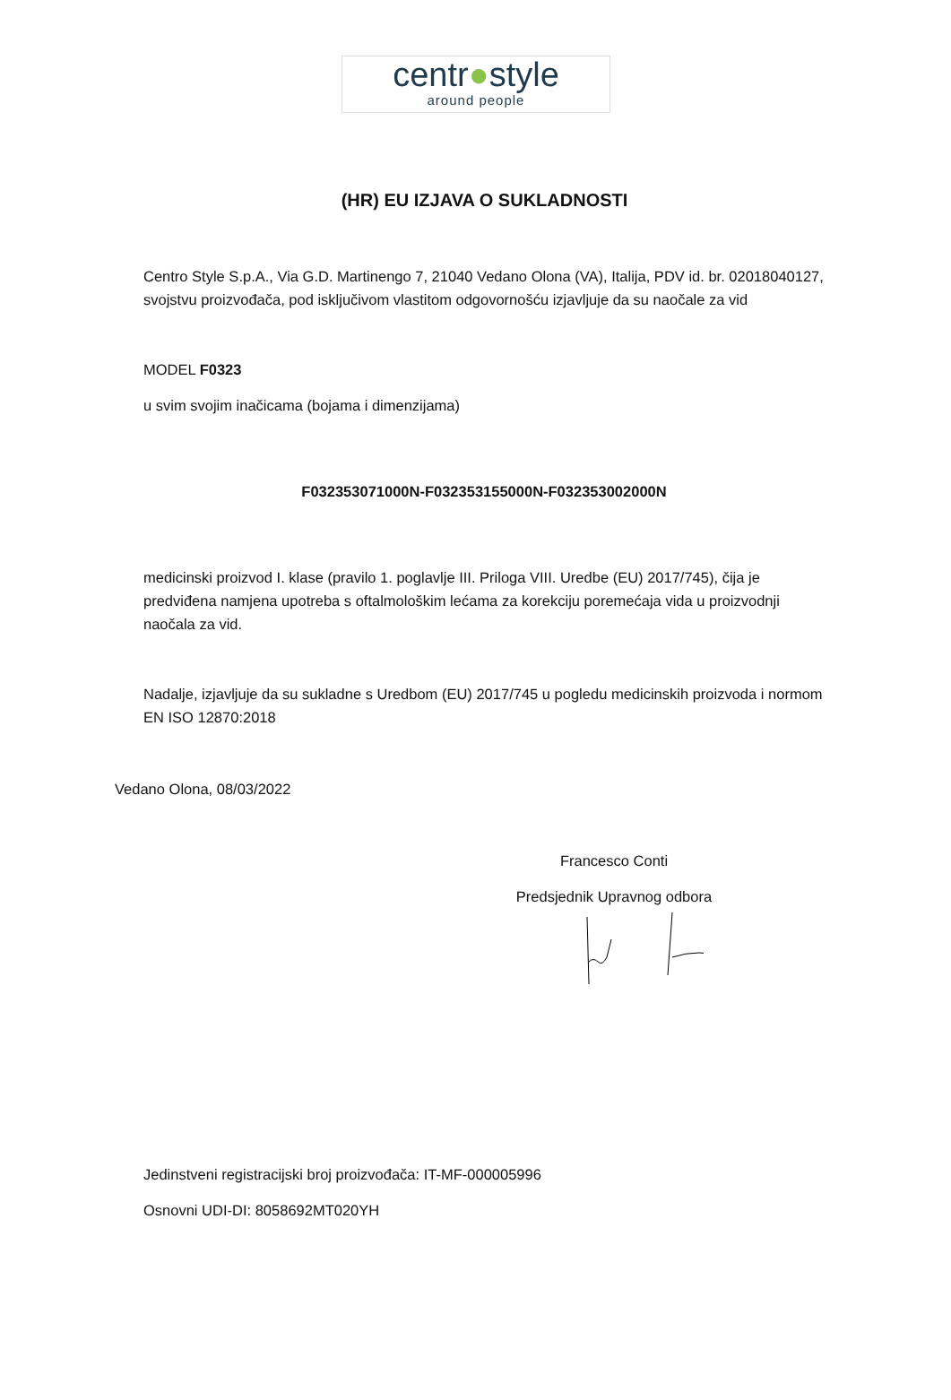centr●style
around people
(HR) EU IZJAVA O SUKLADNOSTI
Centro Style S.p.A., Via G.D. Martinengo 7, 21040 Vedano Olona (VA), Italija, PDV id. br. 02018040127, svojstvu proizvođača, pod isključivom vlastitom odgovornošću izjavljuje da su naočale za vid
MODEL F0323
u svim svojim inačicama (bojama i dimenzijama)
F032353071000N-F032353155000N-F032353002000N
medicinski proizvod I. klase (pravilo 1. poglavlje III. Priloga VIII. Uredbe (EU) 2017/745), čija je predviđena namjena upotreba s oftalmološkim lećama za korekciju poremećaja vida u proizvodnji naočala za vid.
Nadalje, izjavljuje da su sukladne s Uredbom (EU) 2017/745 u pogledu medicinskih proizvoda i normom EN ISO 12870:2018
Vedano Olona, 08/03/2022
Francesco Conti
Predsjednik Upravnog odbora
Jedinstveni registracijski broj proizvođača: IT-MF-000005996
Osnovni UDI-DI: 8058692MT020YH